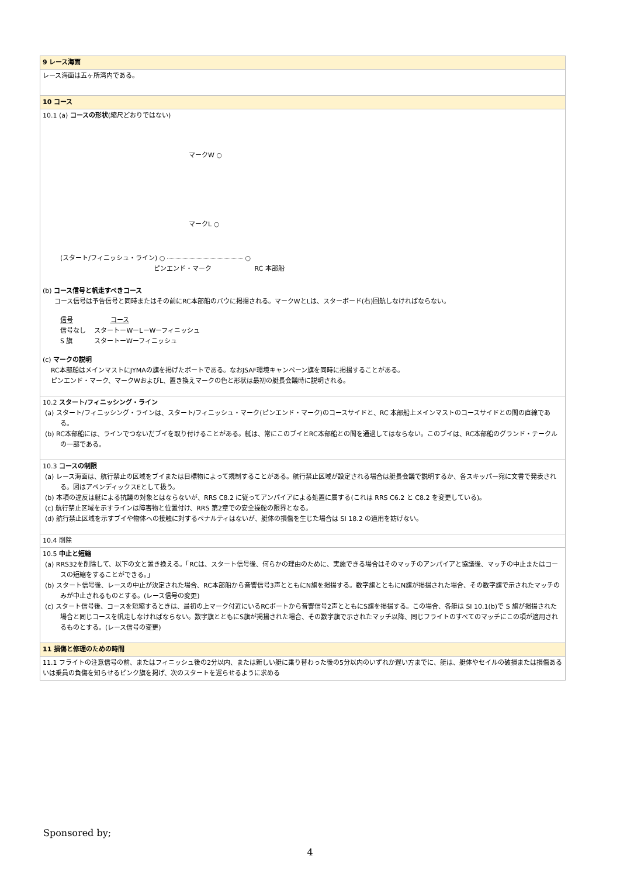| 9 レース海面 |
| レース海面は五ヶ所湾内である。 |
| 10 コース |
| 10.1 (a) コースの形状 (縮尺どおりではない) マークW ○ マークL ○ (スタート/フィニッシュ・ライン) ○ ○ ピンエンド・マーク RC 本部船 (b) コース信号と帆走すべきコース コース信号は予告信号と同時またはその前にRC本部船のバウに掲揚される。マークWとLは、スターボード(右)回航しなければならない。 信号 コース 信号なし スタートーWーLーWーフィニッシュ S 旗 スタートーWーフィニッシュ (c) マークの説明 RC本部船はメインマストにJYMAの旗を掲げたボートである。なおJSAF環境キャンペーン旗を同時に掲揚することがある。 ピンエンド・マーク、マークWおよびL、置き換えマークの色と形状は最初の艇長会議時に説明される。 |
| 10.2 スタート/フィニッシング・ライン (a) スタート/フィニッシング・ラインは、スタート/フィニッシュ・マーク(ピンエンド・マーク)のコースサイドと、RC 本部船上メインマストのコースサイドとの間の直線である。 (b) RC本部船には、ラインでつないだブイを取り付けることがある。艇は、常にこのブイとRC本部船との間を通過してはならない。このブイは、RC本部船のグランド・テークルの一部である。 |
| 10.3 コースの制限 (a) レース海面は、航行禁止の区域をブイまたは目標物によって規制することがある。航行禁止区域が設定される場合は艇長会議で説明するか、各スキッパー宛に文書で発表される。図はアペンディックスEとして扱う。 (b) 本項の違反は艇による抗議の対象とはならないが、RRS C8.2 に従ってアンパイアによる処置に属する(これは RRS C6.2 と C8.2 を変更している)。 (c) 航行禁止区域を示すラインは障害物と位置付け、RRS 第2章での安全操舵の限界となる。 (d) 航行禁止区域を示すブイや物体への接触に対するペナルティはないが、艇体の損傷を生じた場合は SI 18.2 の適用を妨げない。 |
| 10.4 削除 |
| 10.5 中止と短縮 (a) RRS32を削除して、以下の文と置き換える。「RCは、スタート信号後、何らかの理由のために、実施できる場合はそのマッチのアンパイアと協議後、マッチの中止またはコースの短縮をすることができる。」 (b) スタート信号後、レースの中止が決定された場合、RC本部船から音響信号3声とともにN旗を掲揚する。数字旗とともにN旗が掲揚された場合、その数字旗で示されたマッチのみが中止されるものとする。(レース信号の変更) (c) スタート信号後、コースを短縮するときは、最初の上マーク付近にいるRCボートから音響信号2声とともにS旗を掲揚する。この場合、各艇は SI 10.1(b)で S 旗が掲揚された場合と同じコースを帆走しなければならない。数字旗とともにS旗が掲揚された場合、その数字旗で示されたマッチ以降、同じフライトのすべてのマッチにこの項が適用されるものとする。(レース信号の変更) |
| 11 損傷と修理のための時間 |
| 11.1 フライトの注意信号の前、またはフィニッシュ後の2分以内、または新しい艇に乗り替わった後の5分以内のいずれか遅い方までに、艇は、艇体やセイルの破損または損傷あるいは乗員の負傷を知らせるピンク旗を掲げ、次のスタートを遅らせるように求める |
Sponsored by;
4